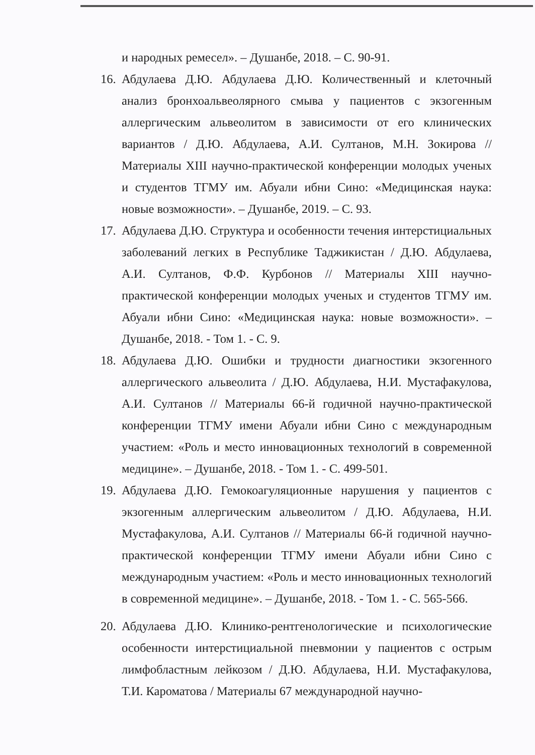и народных ремесел». – Душанбе, 2018. – С. 90-91.
16.
Абдулаева Д.Ю. Абдулаева Д.Ю. Количественный и клеточный анализ бронхоальвеолярного смыва у пациентов с экзогенным аллергическим альвеолитом в зависимости от его клинических вариантов / Д.Ю. Абдулаева, А.И. Султанов, М.Н. Зокирова // Материалы XIII научно-практической конференции молодых ученых и студентов ТГМУ им. Абуали ибни Сино: «Медицинская наука: новые возможности». – Душанбе, 2019. – С. 93.
17.
Абдулаева Д.Ю. Структура и особенности течения интерстициальных заболеваний легких в Республике Таджикистан / Д.Ю. Абдулаева, А.И. Султанов, Ф.Ф. Курбонов // Материалы XIII научно-практической конференции молодых ученых и студентов ТГМУ им. Абуали ибни Сино: «Медицинская наука: новые возможности». – Душанбе, 2018. - Том 1. - С. 9.
18.
Абдулаева Д.Ю. Ошибки и трудности диагностики экзогенного аллергического альвеолита / Д.Ю. Абдулаева, Н.И. Мустафакулова, А.И. Султанов // Материалы 66-й годичной научно-практической конференции ТГМУ имени Абуали ибни Сино с международным участием: «Роль и место инновационных технологий в современной медицине». – Душанбе, 2018. - Том 1. - С. 499-501.
19.
Абдулаева Д.Ю. Гемокоагуляционные нарушения у пациентов с экзогенным аллергическим альвеолитом / Д.Ю. Абдулаева, Н.И. Мустафакулова, А.И. Султанов // Материалы 66-й годичной научно-практической конференции ТГМУ имени Абуали ибни Сино с международным участием: «Роль и место инновационных технологий в современной медицине». – Душанбе, 2018. - Том 1. - С. 565-566.
20.
Абдулаева Д.Ю. Клинико-рентгенологические и психологические особенности интерстициальной пневмонии у пациентов с острым лимфобластным лейкозом / Д.Ю. Абдулаева, Н.И. Мустафакулова, Т.И. Кароматова / Материалы 67 международной научно-